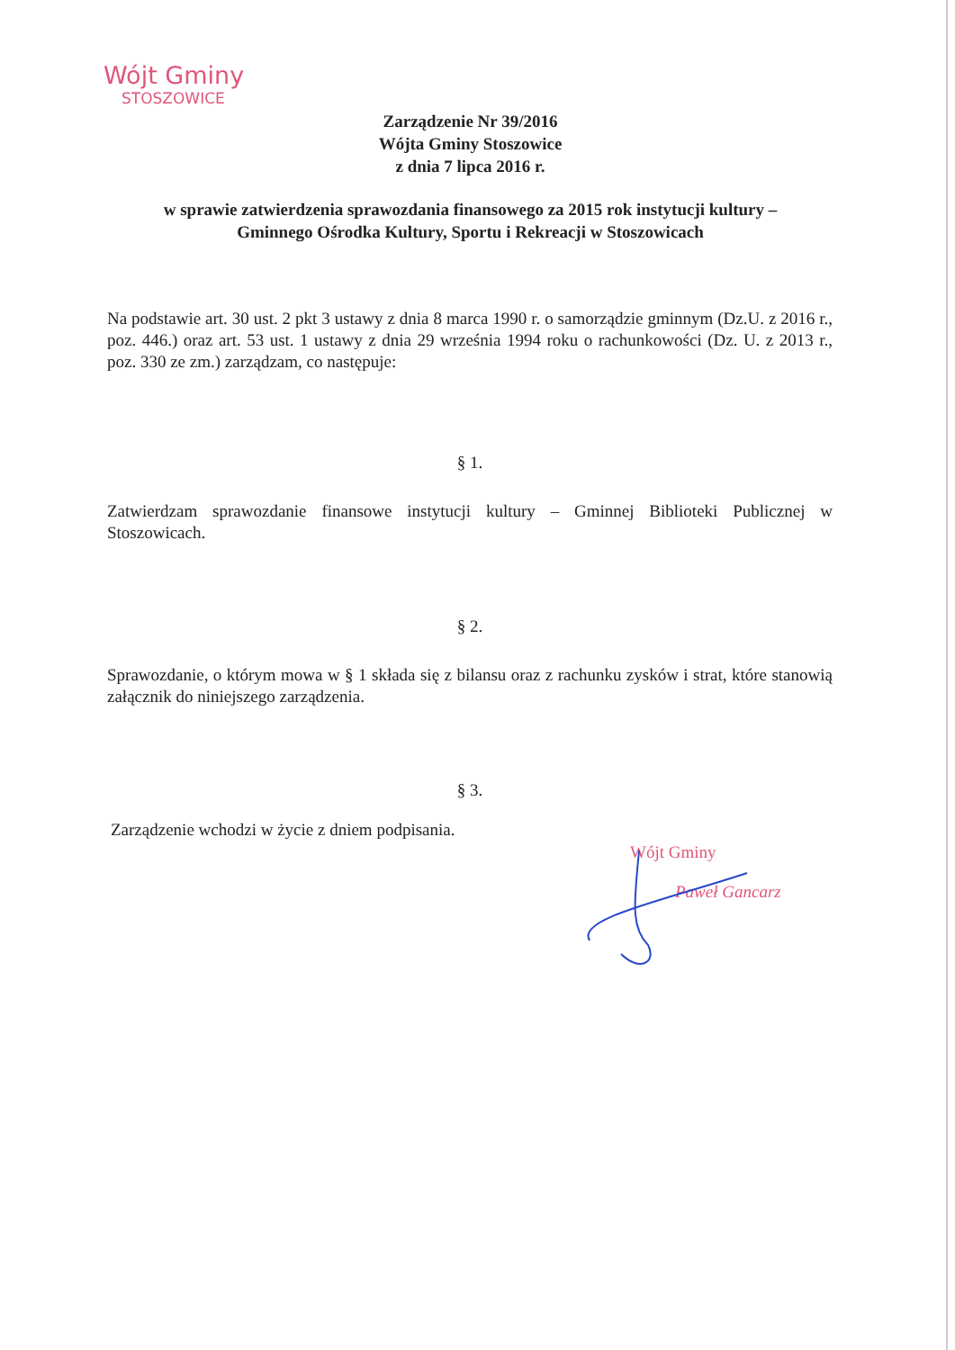Wójt Gminy
STOSZOWICE
Zarządzenie Nr 39/2016
Wójta Gminy Stoszowice
z dnia 7 lipca 2016 r.
w sprawie zatwierdzenia sprawozdania finansowego za 2015 rok instytucji kultury –
Gminnego Ośrodka Kultury, Sportu i Rekreacji w Stoszowicach
Na podstawie art. 30 ust. 2 pkt 3 ustawy z dnia 8 marca 1990 r. o samorządzie gminnym (Dz.U. z 2016 r., poz. 446.) oraz art. 53 ust. 1 ustawy z dnia 29 września 1994 roku o rachunkowości (Dz. U. z 2013 r., poz. 330 ze zm.) zarządzam, co następuje:
§ 1.
Zatwierdzam sprawozdanie finansowe instytucji kultury – Gminnej Biblioteki Publicznej w Stoszowicach.
§ 2.
Sprawozdanie, o którym mowa w § 1 składa się z bilansu oraz z rachunku zysków i strat, które stanowią załącznik do niniejszego zarządzenia.
§ 3.
Zarządzenie wchodzi w życie z dniem podpisania.
Wójt Gminy
Paweł Gancarz